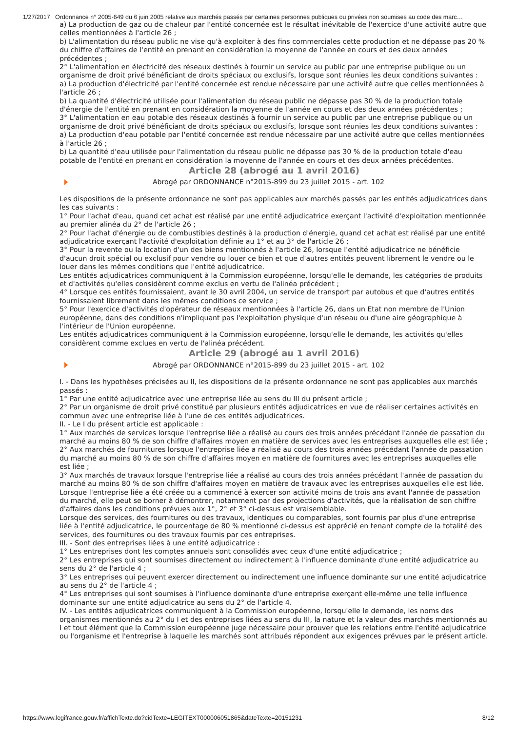1/27/2017 Ordonnance n° 2005-649 du 6 juin 2005 relative aux marchés passés par certaines personnes publiques ou privées non soumises au code des marc…
a) La production de gaz ou de chaleur par l'entité concernée est le résultat inévitable de l'exercice d'une activité autre que celles mentionnées à l'article 26 ;
b) L'alimentation du réseau public ne vise qu'à exploiter à des fins commerciales cette production et ne dépasse pas 20 % du chiffre d'affaires de l'entité en prenant en considération la moyenne de l'année en cours et des deux années précédentes ;
2° L'alimentation en électricité des réseaux destinés à fournir un service au public par une entreprise publique ou un organisme de droit privé bénéficiant de droits spéciaux ou exclusifs, lorsque sont réunies les deux conditions suivantes :
a) La production d'électricité par l'entité concernée est rendue nécessaire par une activité autre que celles mentionnées à l'article 26 ;
b) La quantité d'électricité utilisée pour l'alimentation du réseau public ne dépasse pas 30 % de la production totale d'énergie de l'entité en prenant en considération la moyenne de l'année en cours et des deux années précédentes ;
3° L'alimentation en eau potable des réseaux destinés à fournir un service au public par une entreprise publique ou un organisme de droit privé bénéficiant de droits spéciaux ou exclusifs, lorsque sont réunies les deux conditions suivantes :
a) La production d'eau potable par l'entité concernée est rendue nécessaire par une activité autre que celles mentionnées à l'article 26 ;
b) La quantité d'eau utilisée pour l'alimentation du réseau public ne dépasse pas 30 % de la production totale d'eau potable de l'entité en prenant en considération la moyenne de l'année en cours et des deux années précédentes.
Article 28 (abrogé au 1 avril 2016)
Abrogé par ORDONNANCE n°2015-899 du 23 juillet 2015 - art. 102
Les dispositions de la présente ordonnance ne sont pas applicables aux marchés passés par les entités adjudicatrices dans les cas suivants :
1° Pour l'achat d'eau, quand cet achat est réalisé par une entité adjudicatrice exerçant l'activité d'exploitation mentionnée au premier alinéa du 2° de l'article 26 ;
2° Pour l'achat d'énergie ou de combustibles destinés à la production d'énergie, quand cet achat est réalisé par une entité adjudicatrice exerçant l'activité d'exploitation définie au 1° et au 3° de l'article 26 ;
3° Pour la revente ou la location d'un des biens mentionnés à l'article 26, lorsque l'entité adjudicatrice ne bénéficie d'aucun droit spécial ou exclusif pour vendre ou louer ce bien et que d'autres entités peuvent librement le vendre ou le louer dans les mêmes conditions que l'entité adjudicatrice.
Les entités adjudicatrices communiquent à la Commission européenne, lorsqu'elle le demande, les catégories de produits et d'activités qu'elles considèrent comme exclus en vertu de l'alinéa précédent ;
4° Lorsque ces entités fournissaient, avant le 30 avril 2004, un service de transport par autobus et que d'autres entités fournissaient librement dans les mêmes conditions ce service ;
5° Pour l'exercice d'activités d'opérateur de réseaux mentionnées à l'article 26, dans un Etat non membre de l'Union européenne, dans des conditions n'impliquant pas l'exploitation physique d'un réseau ou d'une aire géographique à l'intérieur de l'Union européenne.
Les entités adjudicatrices communiquent à la Commission européenne, lorsqu'elle le demande, les activités qu'elles considèrent comme exclues en vertu de l'alinéa précédent.
Article 29 (abrogé au 1 avril 2016)
Abrogé par ORDONNANCE n°2015-899 du 23 juillet 2015 - art. 102
I. - Dans les hypothèses précisées au II, les dispositions de la présente ordonnance ne sont pas applicables aux marchés passés :
1° Par une entité adjudicatrice avec une entreprise liée au sens du III du présent article ;
2° Par un organisme de droit privé constitué par plusieurs entités adjudicatrices en vue de réaliser certaines activités en commun avec une entreprise liée à l'une de ces entités adjudicatrices.
II. - Le I du présent article est applicable :
1° Aux marchés de services lorsque l'entreprise liée a réalisé au cours des trois années précédant l'année de passation du marché au moins 80 % de son chiffre d'affaires moyen en matière de services avec les entreprises auxquelles elle est liée ;
2° Aux marchés de fournitures lorsque l'entreprise liée a réalisé au cours des trois années précédant l'année de passation du marché au moins 80 % de son chiffre d'affaires moyen en matière de fournitures avec les entreprises auxquelles elle est liée ;
3° Aux marchés de travaux lorsque l'entreprise liée a réalisé au cours des trois années précédant l'année de passation du marché au moins 80 % de son chiffre d'affaires moyen en matière de travaux avec les entreprises auxquelles elle est liée.
Lorsque l'entreprise liée a été créée ou a commencé à exercer son activité moins de trois ans avant l'année de passation du marché, elle peut se borner à démontrer, notamment par des projections d'activités, que la réalisation de son chiffre d'affaires dans les conditions prévues aux 1°, 2° et 3° ci-dessus est vraisemblable.
Lorsque des services, des fournitures ou des travaux, identiques ou comparables, sont fournis par plus d'une entreprise liée à l'entité adjudicatrice, le pourcentage de 80 % mentionné ci-dessus est apprécié en tenant compte de la totalité des services, des fournitures ou des travaux fournis par ces entreprises.
III. - Sont des entreprises liées à une entité adjudicatrice :
1° Les entreprises dont les comptes annuels sont consolidés avec ceux d'une entité adjudicatrice ;
2° Les entreprises qui sont soumises directement ou indirectement à l'influence dominante d'une entité adjudicatrice au sens du 2° de l'article 4 ;
3° Les entreprises qui peuvent exercer directement ou indirectement une influence dominante sur une entité adjudicatrice au sens du 2° de l'article 4 ;
4° Les entreprises qui sont soumises à l'influence dominante d'une entreprise exerçant elle-même une telle influence dominante sur une entité adjudicatrice au sens du 2° de l'article 4.
IV. - Les entités adjudicatrices communiquent à la Commission européenne, lorsqu'elle le demande, les noms des organismes mentionnés au 2° du I et des entreprises liées au sens du III, la nature et la valeur des marchés mentionnés au I et tout élément que la Commission européenne juge nécessaire pour prouver que les relations entre l'entité adjudicatrice ou l'organisme et l'entreprise à laquelle les marchés sont attribués répondent aux exigences prévues par le présent article.
https://www.legifrance.gouv.fr/affichTexte.do?cidTexte=LEGITEXT000006051865&dateTexte=20151231 8/12